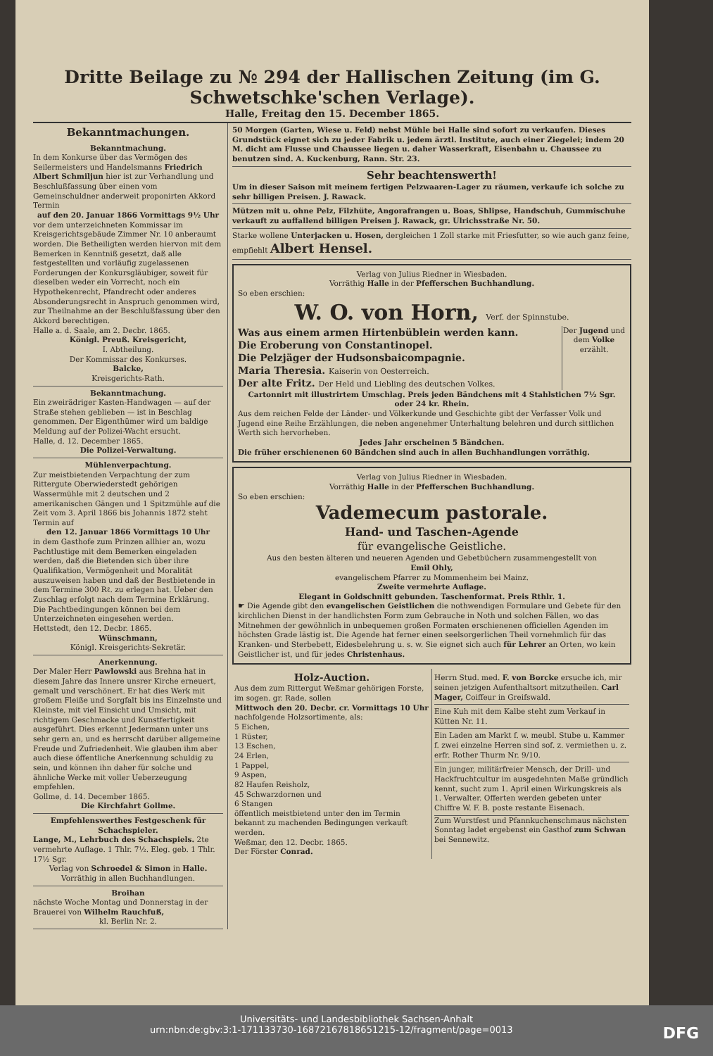Dritte Beilage zu № 294 der Hallischen Zeitung (im G. Schwetschke'schen Verlage).
Halle, Freitag den 15. December 1865.
Bekanntmachungen.
Bekanntmachung.
In dem Konkurse über das Vermögen des Seilermeisters und Handelsmanns Friedrich Albert Schmiljun hier ist zur Verhandlung und Beschlußfassung über einen vom Gemeinschuldner anderweit proponirten Akkord Termin
auf den 20. Januar 1866 Vormittags 9½ Uhr
vor dem unterzeichneten Kommissar im Kreisgerichtsgebäude Zimmer Nr. 10 anberaumt worden. Die Betheiligten werden hiervon mit dem Bemerken in Kenntniß gesetzt, daß alle festgestellten und vorläufig zugelassenen Forderungen der Konkursgläubiger, soweit für dieselben weder ein Vorrecht, noch ein Hypothekenrecht, Pfandrecht oder anderes Absonderungsrecht in Anspruch genommen wird, zur Theilnahme an der Beschlußfassung über den Akkord berechtigen.
Halle a. d. Saale, am 2. Decbr. 1865.
Königl. Preuß. Kreisgericht,
I. Abtheilung.
Der Kommissar des Konkurses.
Balcke,
Kreisgerichts-Rath.
Bekanntmachung.
Ein zweirädriger Kasten-Handwagen — auf der Straße stehen geblieben — ist in Beschlag genommen. Der Eigenthümer wird um baldige Meldung auf der Polizei-Wacht ersucht.
Halle, d. 12. December 1865.
Die Polizei-Verwaltung.
Mühlenverpachtung.
Zur meistbietenden Verpachtung der zum Rittergute Oberwiederstedt gehörigen Wassermühle mit 2 deutschen und 2 amerikanischen Gängen und 1 Spitzmühle auf die Zeit vom 3. April 1866 bis Johannis 1872 steht Termin auf
den 12. Januar 1866 Vormittags 10 Uhr
in dem Gasthofe zum Prinzen allhier an, wozu Pachtlustige mit dem Bemerken eingeladen werden, daß die Bietenden sich über ihre Qualifikation, Vermögenheit und Moralität auszuweisen haben und daß der Bestbietende in dem Termine 300 Rℓ. zu erlegen hat. Ueber den Zuschlag erfolgt nach dem Termine Erklärung. Die Pachtbedingungen können bei dem Unterzeichneten eingesehen werden.
Hettstedt, den 12. Decbr. 1865.
Wünschmann,
Königl. Kreisgerichts-Sekretär.
Anerkennung.
Der Maler Herr Pawlowski aus Brehna hat in diesem Jahre das Innere unsrer Kirche erneuert, gemalt und verschönert. Er hat dies Werk mit großem Fleiße und Sorgfalt bis ins Einzelnste und Kleinste, mit viel Einsicht und Umsicht, mit richtigem Geschmacke und Kunstfertigkeit ausgeführt. Dies erkennt Jedermann unter uns sehr gern an, und es herrscht darüber allgemeine Freude und Zufriedenheit. Wie glauben ihm aber auch diese öffentliche Anerkennung schuldig zu sein, und können ihn daher für solche und ähnliche Werke mit voller Ueberzeugung empfehlen.
Gollme, d. 14. December 1865.
Die Kirchfahrt Gollme.
Empfehlenswerthes Festgeschenk für Schachspieler.
Lange, M., Lehrbuch des Schachspiels. 2te vermehrte Auflage. 1 Thlr. 7½. Eleg. geb. 1 Thlr. 17½ Sgr.
Verlag von Schroedel & Simon in Halle.
Vorräthig in allen Buchhandlungen.
Broihan
nächste Woche Montag und Donnerstag in der Brauerei von Wilhelm Rauchfuß,
kl. Berlin Nr. 2.
50 Morgen (Garten, Wiese u. Feld) nebst Mühle bei Halle sind sofort zu verkaufen. Dieses Grundstück eignet sich zu jeder Fabrik u. jedem ärztl. Institute, auch einer Ziegelei; indem 20 M. dicht am Flusse und Chaussee liegen u. daher Wasserkraft, Eisenbahn u. Chaussee zu benutzen sind. A. Kuckenburg, Rann. Str. 23.
Sehr beachtenswerth!
Um in dieser Saison mit meinem fertigen Pelzwaaren-Lager zu räumen, verkaufe ich solche zu sehr billigen Preisen. J. Rawack.
Mützen mit u. ohne Pelz, Filzhüte, Angorafrangen u. Boas, Shlipse, Handschuh, Gummischuhe verkauft zu auffallend billigen Preisen J. Rawack, gr. Ulrichsstraße Nr. 50.
Starke wollene Unterjacken u. Hosen, dergleichen 1 Zoll starke mit Friesfutter, so wie auch ganz feine, empfiehlt Albert Hensel.
Verlag von Julius Riedner in Wiesbaden.
Vorräthig Halle in der Pfefferschen Buchhandlung.
So eben erschien:
W. O. von Horn, Verf. der Spinnstube.
Was aus einem armen Hirtenbüblein werden kann.
Die Eroberung von Constantinopel.
Die Pelzjäger der Hudsonsbaicompagnie.
Maria Theresia. Kaiserin von Oesterreich.
Der alte Fritz. Der Held und Liebling des deutschen Volkes.
Der Jugend und dem Volke erzählt.
Cartonnirt mit illustrirtem Umschlag. Preis jeden Bändchens mit 4 Stahlstichen 7½ Sgr. oder 24 kr. Rhein.
Aus dem reichen Felde der Länder- und Völkerkunde und Geschichte gibt der Verfasser Volk und Jugend eine Reihe Erzählungen, die neben angenehmer Unterhaltung belehren und durch sittlichen Werth sich hervorheben.
Jedes Jahr erscheinen 5 Bändchen.
Die früher erschienenen 60 Bändchen sind auch in allen Buchhandlungen vorräthig.
Verlag von Julius Riedner in Wiesbaden.
Vorräthig Halle in der Pfefferschen Buchhandlung.
So eben erschien:
Vademecum pastorale.
Hand- und Taschen-Agende
für evangelische Geistliche.
Aus den besten älteren und neueren Agenden und Gebetbüchern zusammengestellt von
Emil Ohly,
evangelischem Pfarrer zu Mommenheim bei Mainz.
Zweite vermehrte Auflage.
Elegant in Goldschnitt gebunden. Taschenformat. Preis Rthlr. 1.
☛ Die Agende gibt den evangelischen Geistlichen die nothwendigen Formulare und Gebete für den kirchlichen Dienst in der handlichsten Form zum Gebrauche in Noth und solchen Fällen, wo das Mitnehmen der gewöhnlich in unbequemen großen Formaten erschienenen officiellen Agenden im höchsten Grade lästig ist. Die Agende hat ferner einen seelsorgerlichen Theil vornehmlich für das Kranken- und Sterbebett, Eidesbelehrung u. s. w. Sie eignet sich auch für Lehrer an Orten, wo kein Geistlicher ist, und für jedes Christenhaus.
Holz-Auction.
Aus dem zum Rittergut Weßmar gehörigen Forste, im sogen. gr. Rade, sollen
Mittwoch den 20. Decbr. cr. Vormittags 10 Uhr
nachfolgende Holzsortimente, als:
5 Eichen,
1 Rüster,
13 Eschen,
24 Erlen,
1 Pappel,
9 Aspen,
82 Haufen Reisholz,
45 Schwarzdornen und
6 Stangen
öffentlich meistbietend unter den im Termin bekannt zu machenden Bedingungen verkauft werden.
Weßmar, den 12. Decbr. 1865.
Der Förster Conrad.
Herrn Stud. med. F. von Borcke ersuche ich, mir seinen jetzigen Aufenthaltsort mitzutheilen. Carl Mager, Coiffeur in Greifswald.
Eine Kuh mit dem Kalbe steht zum Verkauf in Kütten Nr. 11.
Ein Laden am Markt f. w. meubl. Stube u. Kammer f. zwei einzelne Herren sind sof. z. vermiethen u. z. erfr. Rother Thurm Nr. 9/10.
Ein junger, militärfreier Mensch, der Drill- und Hackfruchtcultur im ausgedehnten Maße gründlich kennt, sucht zum 1. April einen Wirkungskreis als 1. Verwalter. Offerten werden gebeten unter Chiffre W. F. B. poste restante Eisenach.
Zum Wurstfest und Pfannkuchenschmaus nächsten Sonntag ladet ergebenst ein Gasthof zum Schwan bei Sennewitz.
Universitäts- und Landesbibliothek Sachsen-Anhalt
urn:nbn:de:gbv:3:1-171133730-16872167818651215-12/fragment/page=0013 DFG